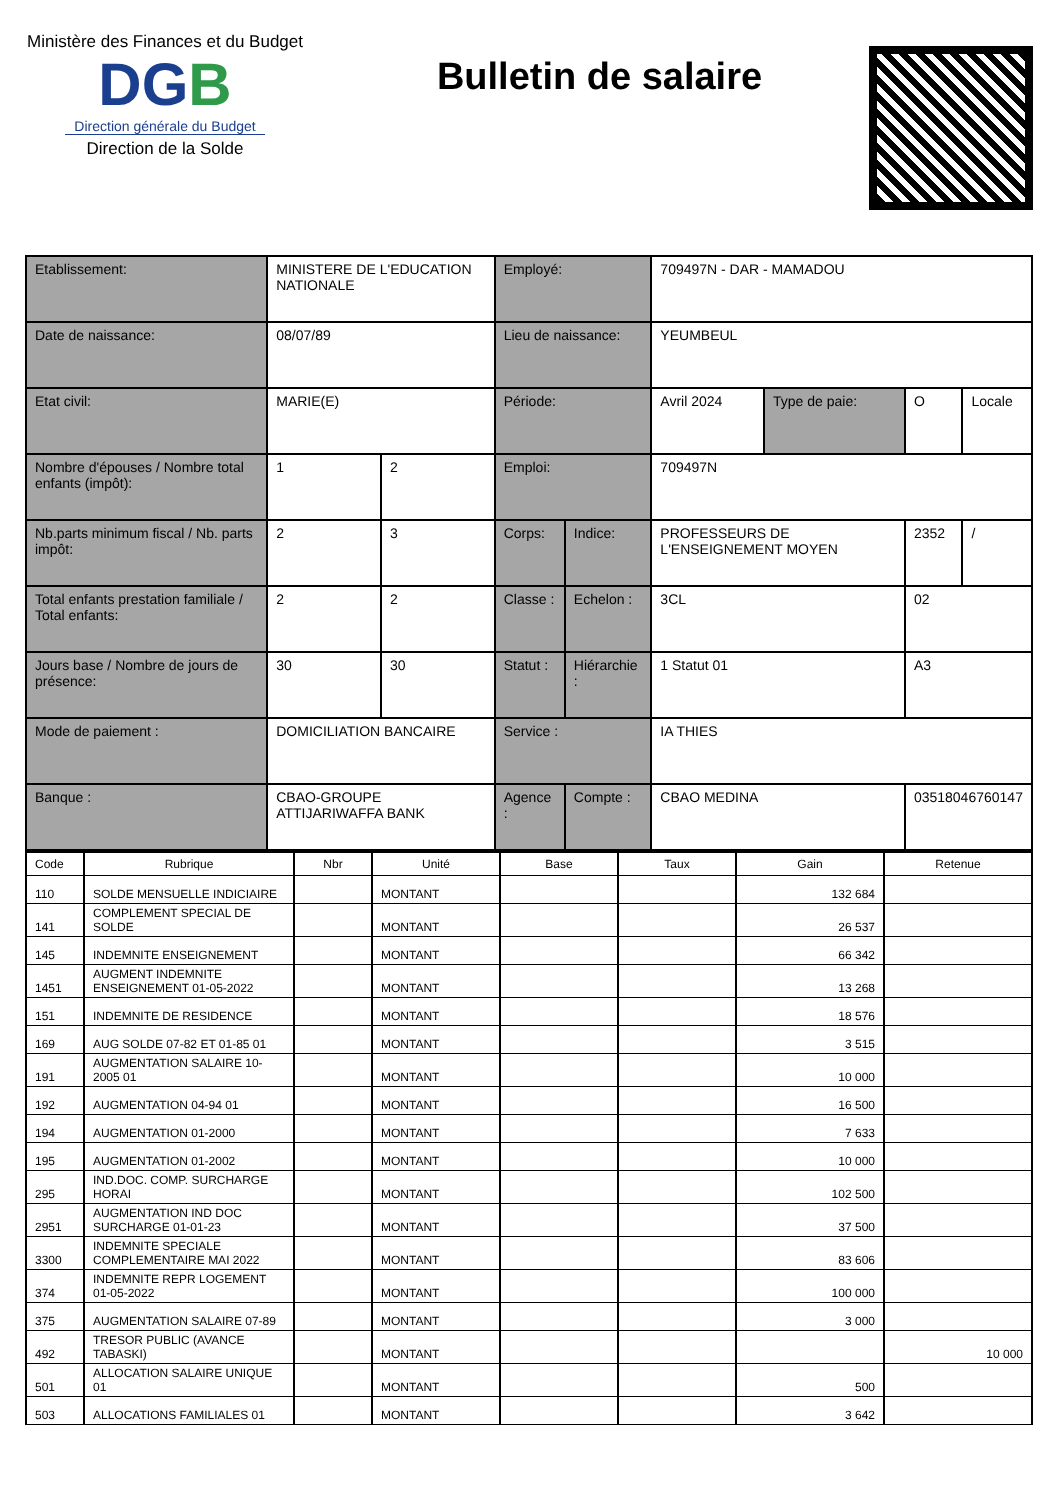Ministère des Finances et du Budget
DGB
Direction générale du Budget
Direction de la Solde
Bulletin de salaire
| Etablissement: | MINISTERE DE L'EDUCATION NATIONALE | | Employé: | | 709497N - DAR - MAMADOU | | | |
| Date de naissance: | 08/07/89 | | Lieu de naissance: | | YEUMBEUL | | | |
| Etat civil: | MARIE(E) | | Période: | | Avril 2024 | Type de paie: | O | Locale |
| Nombre d'épouses / Nombre total enfants (impôt): | 1 | 2 | Emploi: | | 709497N | | | |
| Nb.parts minimum fiscal / Nb. parts impôt: | 2 | 3 | Corps: | Indice: | PROFESSEURS DE L'ENSEIGNEMENT MOYEN | | 2352 | / |
| Total enfants prestation familiale / Total enfants: | 2 | 2 | Classe : | Echelon : | 3CL | | 02 | |
| Jours base / Nombre de jours de présence: | 30 | 30 | Statut : | Hiérarchie : | 1 Statut 01 | | A3 | |
| Mode de paiement : | DOMICILIATION BANCAIRE | | Service : | | IA THIES | | | |
| Banque : | CBAO-GROUPE ATTIJARIWAFFA BANK | | Agence : | Compte : | CBAO MEDINA | | 03518046760147 | |
| Code | Rubrique | Nbr | Unité | Base | Taux | Gain | Retenue |
| --- | --- | --- | --- | --- | --- | --- | --- |
| 110 | SOLDE MENSUELLE INDICIAIRE | | MONTANT | | | 132 684 | |
| 141 | COMPLEMENT SPECIAL DE SOLDE | | MONTANT | | | 26 537 | |
| 145 | INDEMNITE ENSEIGNEMENT | | MONTANT | | | 66 342 | |
| 1451 | AUGMENT INDEMNITE ENSEIGNEMENT 01-05-2022 | | MONTANT | | | 13 268 | |
| 151 | INDEMNITE DE RESIDENCE | | MONTANT | | | 18 576 | |
| 169 | AUG SOLDE 07-82 ET 01-85 01 | | MONTANT | | | 3 515 | |
| 191 | AUGMENTATION SALAIRE 10-2005 01 | | MONTANT | | | 10 000 | |
| 192 | AUGMENTATION 04-94 01 | | MONTANT | | | 16 500 | |
| 194 | AUGMENTATION 01-2000 | | MONTANT | | | 7 633 | |
| 195 | AUGMENTATION 01-2002 | | MONTANT | | | 10 000 | |
| 295 | IND.DOC. COMP. SURCHARGE HORAI | | MONTANT | | | 102 500 | |
| 2951 | AUGMENTATION IND DOC SURCHARGE 01-01-23 | | MONTANT | | | 37 500 | |
| 3300 | INDEMNITE SPECIALE COMPLEMENTAIRE MAI 2022 | | MONTANT | | | 83 606 | |
| 374 | INDEMNITE REPR LOGEMENT 01-05-2022 | | MONTANT | | | 100 000 | |
| 375 | AUGMENTATION SALAIRE 07-89 | | MONTANT | | | 3 000 | |
| 492 | TRESOR PUBLIC (AVANCE TABASKI) | | MONTANT | | | | 10 000 |
| 501 | ALLOCATION SALAIRE UNIQUE 01 | | MONTANT | | | 500 | |
| 503 | ALLOCATIONS FAMILIALES 01 | | MONTANT | | | 3 642 | |